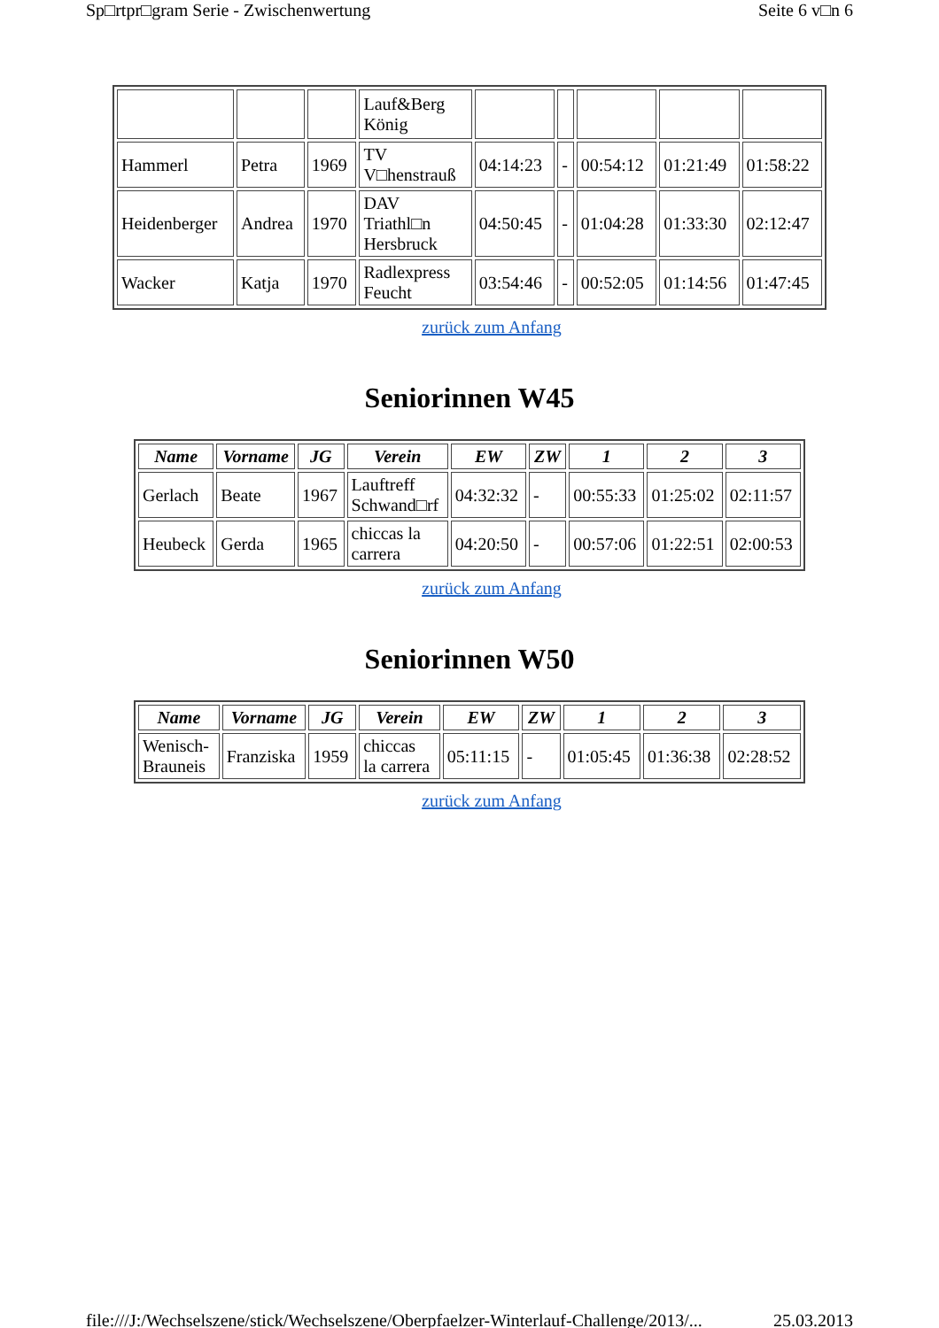Sp□rtpr□gram Serie - Zwischenwertung Seite 6 v□n 6
| | | | Lauf&Berg König | | | | | |
| Hammerl | Petra | 1969 | TV V□henstrauß | 04:14:23 | - | 00:54:12 | 01:21:49 | 01:58:22 |
| Heidenberger | Andrea | 1970 | DAV Triathl□n Hersbruck | 04:50:45 | - | 01:04:28 | 01:33:30 | 02:12:47 |
| Wacker | Katja | 1970 | Radlexpress Feucht | 03:54:46 | - | 00:52:05 | 01:14:56 | 01:47:45 |
zurück zum Anfang
Seniorinnen W45
| Name | Vorname | JG | Verein | EW | ZW | 1 | 2 | 3 |
| --- | --- | --- | --- | --- | --- | --- | --- | --- |
| Gerlach | Beate | 1967 | Lauftreff Schwand□rf | 04:32:32 | - | 00:55:33 | 01:25:02 | 02:11:57 |
| Heubeck | Gerda | 1965 | chiccas la carrera | 04:20:50 | - | 00:57:06 | 01:22:51 | 02:00:53 |
zurück zum Anfang
Seniorinnen W50
| Name | Vorname | JG | Verein | EW | ZW | 1 | 2 | 3 |
| --- | --- | --- | --- | --- | --- | --- | --- | --- |
| Wenisch- Brauneis | Franziska | 1959 | chiccas la carrera | 05:11:15 | - | 01:05:45 | 01:36:38 | 02:28:52 |
zurück zum Anfang
file:///J:/Wechselszene/stick/Wechselszene/Oberpfaelzer-Winterlauf-Challenge/2013/... 25.03.2013